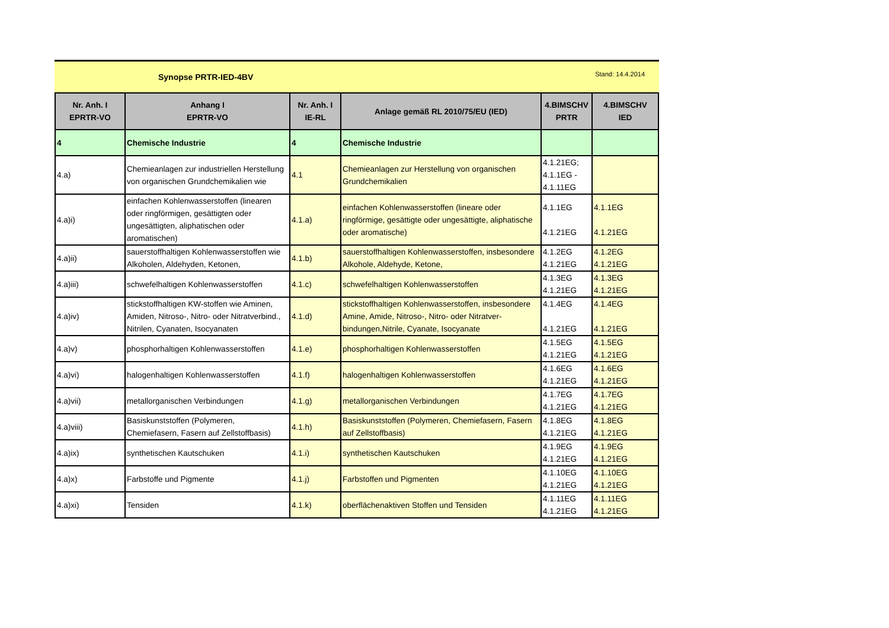Synopse PRTR-IED-4BV Stand: 14.4.2014
| Nr. Anh. I EPRTR-VO | Anhang I EPRTR-VO | Nr. Anh. I IE-RL | Anlage gemäß RL 2010/75/EU (IED) | 4.BIMSCHV PRTR | 4.BIMSCHV IED |
| --- | --- | --- | --- | --- | --- |
| 4 | Chemische Industrie | 4 | Chemische Industrie | | |
| 4.a) | Chemieanlagen zur industriellen Herstellung von organischen Grundchemikalien wie | 4.1 | Chemieanlagen zur Herstellung von organischen Grundchemikalien | 4.1.21EG; 4.1.1EG - 4.1.11EG | |
| 4.a)i) | einfachen Kohlenwasserstoffen (linearen oder ringförmigen, gesättigten oder ungesättigten, aliphatischen oder aromatischen) | 4.1.a) | einfachen Kohlenwasserstoffen (lineare oder ringförmige, gesättigte oder ungesättigte, aliphatische oder aromatische) | 4.1.1EG 4.1.21EG | 4.1.1EG 4.1.21EG |
| 4.a)ii) | sauerstoffhaltigen Kohlenwasserstoffen wie Alkoholen, Aldehyden, Ketonen, | 4.1.b) | sauerstoffhaltigen Kohlenwasserstoffen, insbesondere Alkohole, Aldehyde, Ketone, | 4.1.2EG 4.1.21EG | 4.1.2EG 4.1.21EG |
| 4.a)iii) | schwefelhaltigen Kohlenwasserstoffen | 4.1.c) | schwefelhaltigen Kohlenwasserstoffen | 4.1.3EG 4.1.21EG | 4.1.3EG 4.1.21EG |
| 4.a)iv) | stickstoffhaltigen KW-stoffen wie Aminen, Amiden, Nitroso-, Nitro- oder Nitratverbind., Nitrilen, Cyanaten, Isocyanaten | 4.1.d) | stickstoffhaltigen Kohlenwasserstoffen, insbesondere Amine, Amide, Nitroso-, Nitro- oder Nitratver-bindungen,Nitrile, Cyanate, Isocyanate | 4.1.4EG 4.1.21EG | 4.1.4EG 4.1.21EG |
| 4.a)v) | phosphorhaltigen Kohlenwasserstoffen | 4.1.e) | phosphorhaltigen Kohlenwasserstoffen | 4.1.5EG 4.1.21EG | 4.1.5EG 4.1.21EG |
| 4.a)vi) | halogenhaltigen Kohlenwasserstoffen | 4.1.f) | halogenhaltigen Kohlenwasserstoffen | 4.1.6EG 4.1.21EG | 4.1.6EG 4.1.21EG |
| 4.a)vii) | metallorganischen Verbindungen | 4.1.g) | metallorganischen Verbindungen | 4.1.7EG 4.1.21EG | 4.1.7EG 4.1.21EG |
| 4.a)viii) | Basiskunststoffen (Polymeren, Chemiefasern, Fasern auf Zellstoffbasis) | 4.1.h) | Basiskunststoffen (Polymeren, Chemiefasern, Fasern auf Zellstoffbasis) | 4.1.8EG 4.1.21EG | 4.1.8EG 4.1.21EG |
| 4.a)ix) | synthetischen Kautschuken | 4.1.i) | synthetischen Kautschuken | 4.1.9EG 4.1.21EG | 4.1.9EG 4.1.21EG |
| 4.a)x) | Farbstoffe und Pigmente | 4.1.j) | Farbstoffen und Pigmenten | 4.1.10EG 4.1.21EG | 4.1.10EG 4.1.21EG |
| 4.a)xi) | Tensiden | 4.1.k) | oberflächenaktiven Stoffen und Tensiden | 4.1.11EG 4.1.21EG | 4.1.11EG 4.1.21EG |